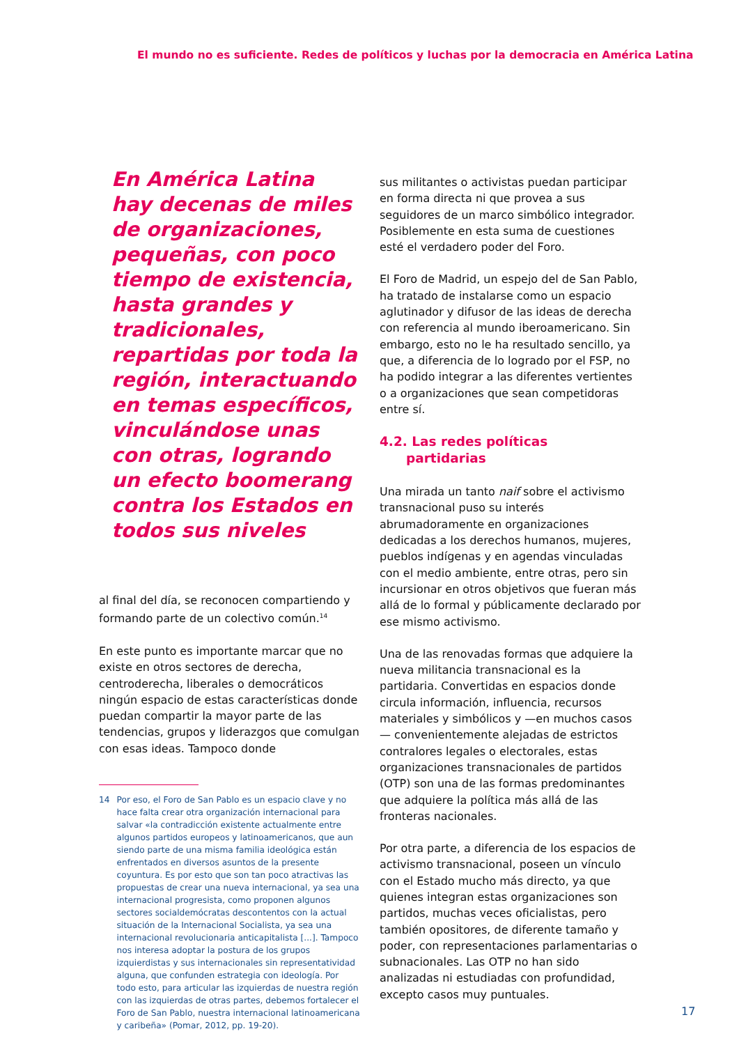El mundo no es suficiente. Redes de políticos y luchas por la democracia en América Latina
En América Latina hay decenas de miles de organizaciones, pequeñas, con poco tiempo de existencia, hasta grandes y tradicionales, repartidas por toda la región, interactuando en temas específicos, vinculándose unas con otras, logrando un efecto boomerang contra los Estados en todos sus niveles
al final del día, se reconocen compartiendo y formando parte de un colectivo común.<sup>14</sup>
En este punto es importante marcar que no existe en otros sectores de derecha, centroderecha, liberales o democráticos ningún espacio de estas características donde puedan compartir la mayor parte de las tendencias, grupos y liderazgos que comulgan con esas ideas. Tampoco donde
14 Por eso, el Foro de San Pablo es un espacio clave y no hace falta crear otra organización internacional para salvar «la contradicción existente actualmente entre algunos partidos europeos y latinoamericanos, que aun siendo parte de una misma familia ideológica están enfrentados en diversos asuntos de la presente coyuntura. Es por esto que son tan poco atractivas las propuestas de crear una nueva internacional, ya sea una internacional progresista, como proponen algunos sectores socialdemócratas descontentos con la actual situación de la Internacional Socialista, ya sea una internacional revolucionaria anticapitalista [...]. Tampoco nos interesa adoptar la postura de los grupos izquierdistas y sus internacionales sin representatividad alguna, que confunden estrategia con ideología. Por todo esto, para articular las izquierdas de nuestra región con las izquierdas de otras partes, debemos fortalecer el Foro de San Pablo, nuestra internacional latinoamericana y caribeña» (Pomar, 2012, pp. 19-20).
sus militantes o activistas puedan participar en forma directa ni que provea a sus seguidores de un marco simbólico integrador. Posiblemente en esta suma de cuestiones esté el verdadero poder del Foro.
El Foro de Madrid, un espejo del de San Pablo, ha tratado de instalarse como un espacio aglutinador y difusor de las ideas de derecha con referencia al mundo iberoamericano. Sin embargo, esto no le ha resultado sencillo, ya que, a diferencia de lo logrado por el FSP, no ha podido integrar a las diferentes vertientes o a organizaciones que sean competidoras entre sí.
4.2. Las redes políticas
partidarias
Una mirada un tanto naif sobre el activismo transnacional puso su interés abrumadoramente en organizaciones dedicadas a los derechos humanos, mujeres, pueblos indígenas y en agendas vinculadas con el medio ambiente, entre otras, pero sin incursionar en otros objetivos que fueran más allá de lo formal y públicamente declarado por ese mismo activismo.
Una de las renovadas formas que adquiere la nueva militancia transnacional es la partidaria. Convertidas en espacios donde circula información, influencia, recursos materiales y simbólicos y —en muchos casos— convenientemente alejadas de estrictos contralores legales o electorales, estas organizaciones transnacionales de partidos (OTP) son una de las formas predominantes que adquiere la política más allá de las fronteras nacionales.
Por otra parte, a diferencia de los espacios de activismo transnacional, poseen un vínculo con el Estado mucho más directo, ya que quienes integran estas organizaciones son partidos, muchas veces oficialistas, pero también opositores, de diferente tamaño y poder, con representaciones parlamentarias o subnacionales. Las OTP no han sido analizadas ni estudiadas con profundidad, excepto casos muy puntuales.
17